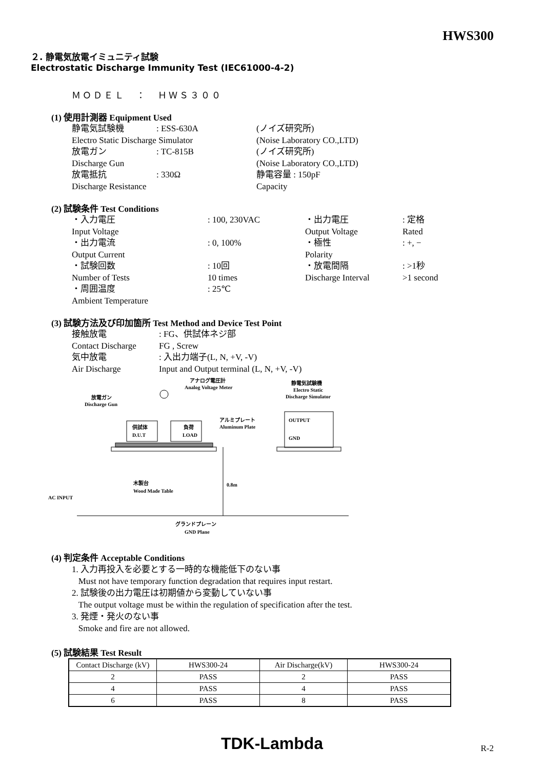HWS300
２. 静電気放電イミュニティ試験
Electrostatic Discharge Immunity Test (IEC61000-4-2)
ＭＯＤＥＬ　：　ＨＷＳ３００
(1) 使用計測器 Equipment Used
静電気試験機: ESS-630A (ノイズ研究所) Electro Static Discharge Simulator (Noise Laboratory CO.,LTD) 放電ガン: TC-815B (ノイズ研究所) Discharge Gun (Noise Laboratory CO.,LTD) 放電抵抗: 330Ω 静電容量 : 150pF Discharge Resistance Capacity
(2) 試験条件 Test Conditions
・入力電圧: 100, 230VAC ・出力電圧: 定格 Input Voltage Output Voltage Rated ・出力電流: 0, 100% ・極性: +, − Output Current Polarity ・試験回数: 10回 ・放電間隔: >1秒 Number of Tests 10 times Discharge Interval >1 second ・周囲温度: 25℃ Ambient Temperature
(3) 試験方法及び印加箇所 Test Method and Device Test Point
接触放電: FG、供試体ネジ部 Contact Discharge FG , Screw 気中放電: 入出力端子(L, N, +V, -V) Air Discharge Input and Output terminal (L, N, +V, -V)
アナログ電圧計
Analog Voltage Meter
静電気試験機
Electro Static
Discharge Simulator
放電ガン
Discharge Gun
アルミプレート
Aluminum Plate
OUTPUT
GND
供試体
D.U.T
負荷
LOAD
0.8m
木製台
Wood Made Table
AC INPUT
グランドプレーン
GND Plane
(4) 判定条件 Acceptable Conditions
1. 入力再投入を必要とする一時的な機能低下のない事
Must not have temporary function degradation that requires input restart.
2. 試験後の出力電圧は初期値から変動していない事
The output voltage must be within the regulation of specification after the test.
3. 発煙・発火のない事
Smoke and fire are not allowed.
(5) 試験結果 Test Result
| Contact Discharge (kV) | HWS300-24 | Air Discharge(kV) | HWS300-24 |
| 2 | PASS | 2 | PASS |
| 4 | PASS | 4 | PASS |
| 6 | PASS | 8 | PASS |
TDK-Lambda R-2